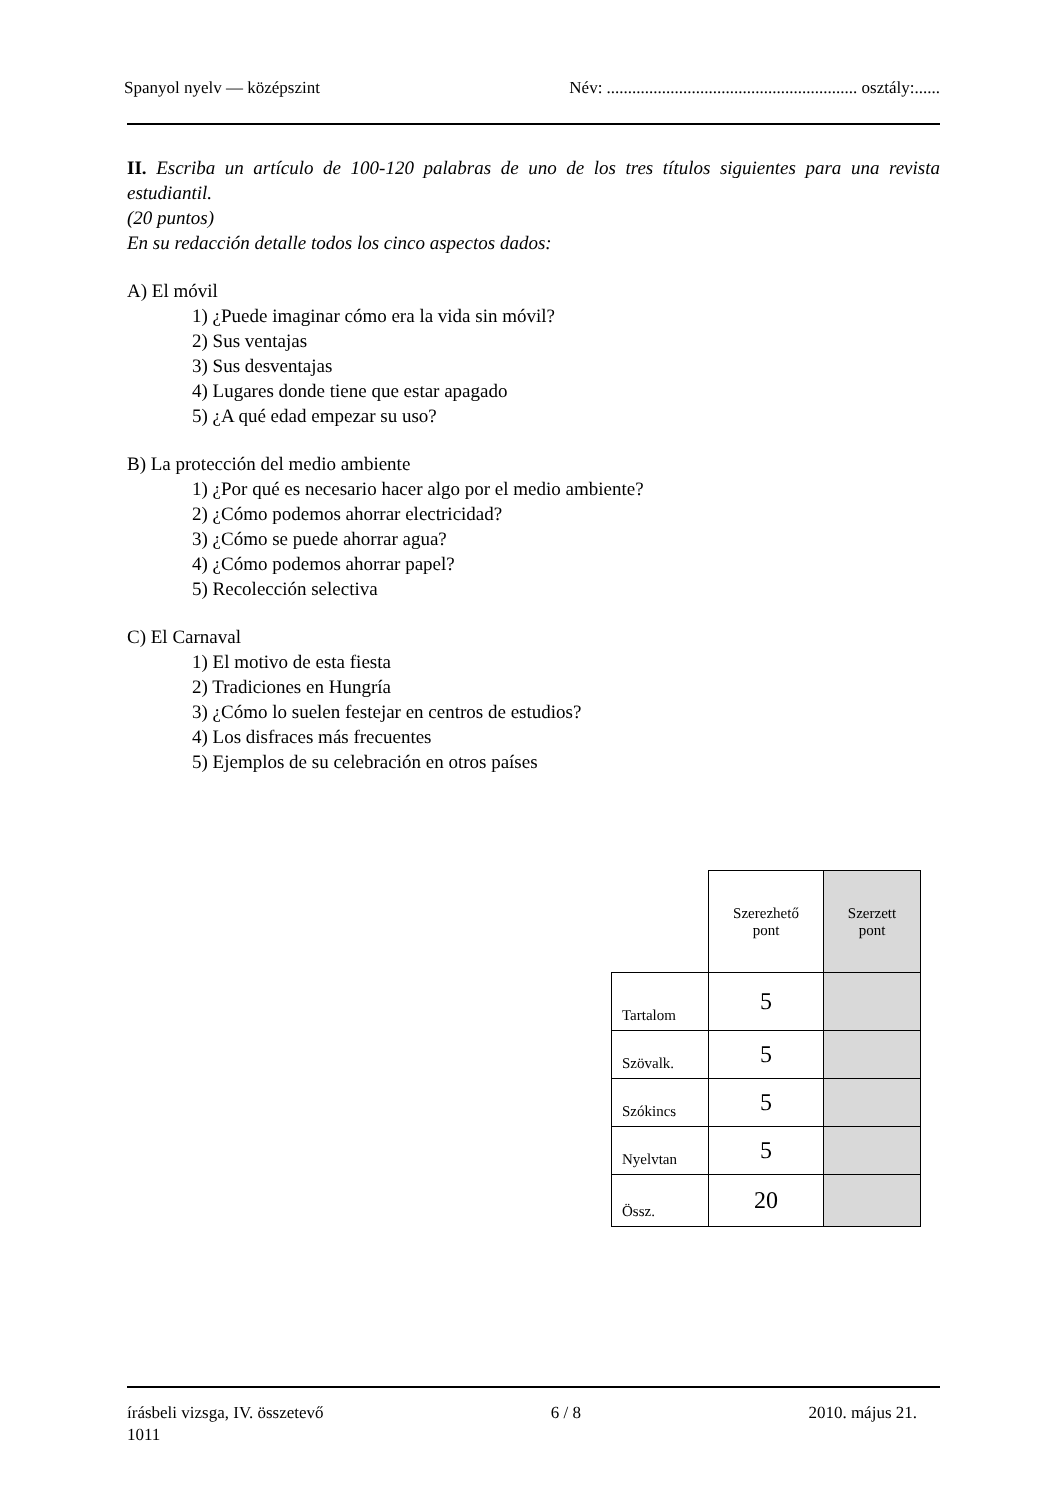Spanyol nyelv — középszint Név: ........................................................... osztály:......
II. Escriba un artículo de 100-120 palabras de uno de los tres títulos siguientes para una revista estudiantil.
(20 puntos)
En su redacción detalle todos los cinco aspectos dados:
A) El móvil
1) ¿Puede imaginar cómo era la vida sin móvil?
2) Sus ventajas
3) Sus desventajas
4) Lugares donde tiene que estar apagado
5) ¿A qué edad empezar su uso?
B) La protección del medio ambiente
1) ¿Por qué es necesario hacer algo por el medio ambiente?
2) ¿Cómo podemos ahorrar electricidad?
3) ¿Cómo se puede ahorrar agua?
4) ¿Cómo podemos ahorrar papel?
5) Recolección selectiva
C) El Carnaval
1) El motivo de esta fiesta
2) Tradiciones en Hungría
3) ¿Cómo lo suelen festejar en centros de estudios?
4) Los disfraces más frecuentes
5) Ejemplos de su celebración en otros países
| | Szerezhető pont | Szerzett pont |
| Tartalom | 5 | |
| Szövalk. | 5 | |
| Szókincs | 5 | |
| Nyelvtan | 5 | |
| Össz. | 20 | |
írásbeli vizsga, IV. összetevő 6 / 8 2010. május 21.
1011